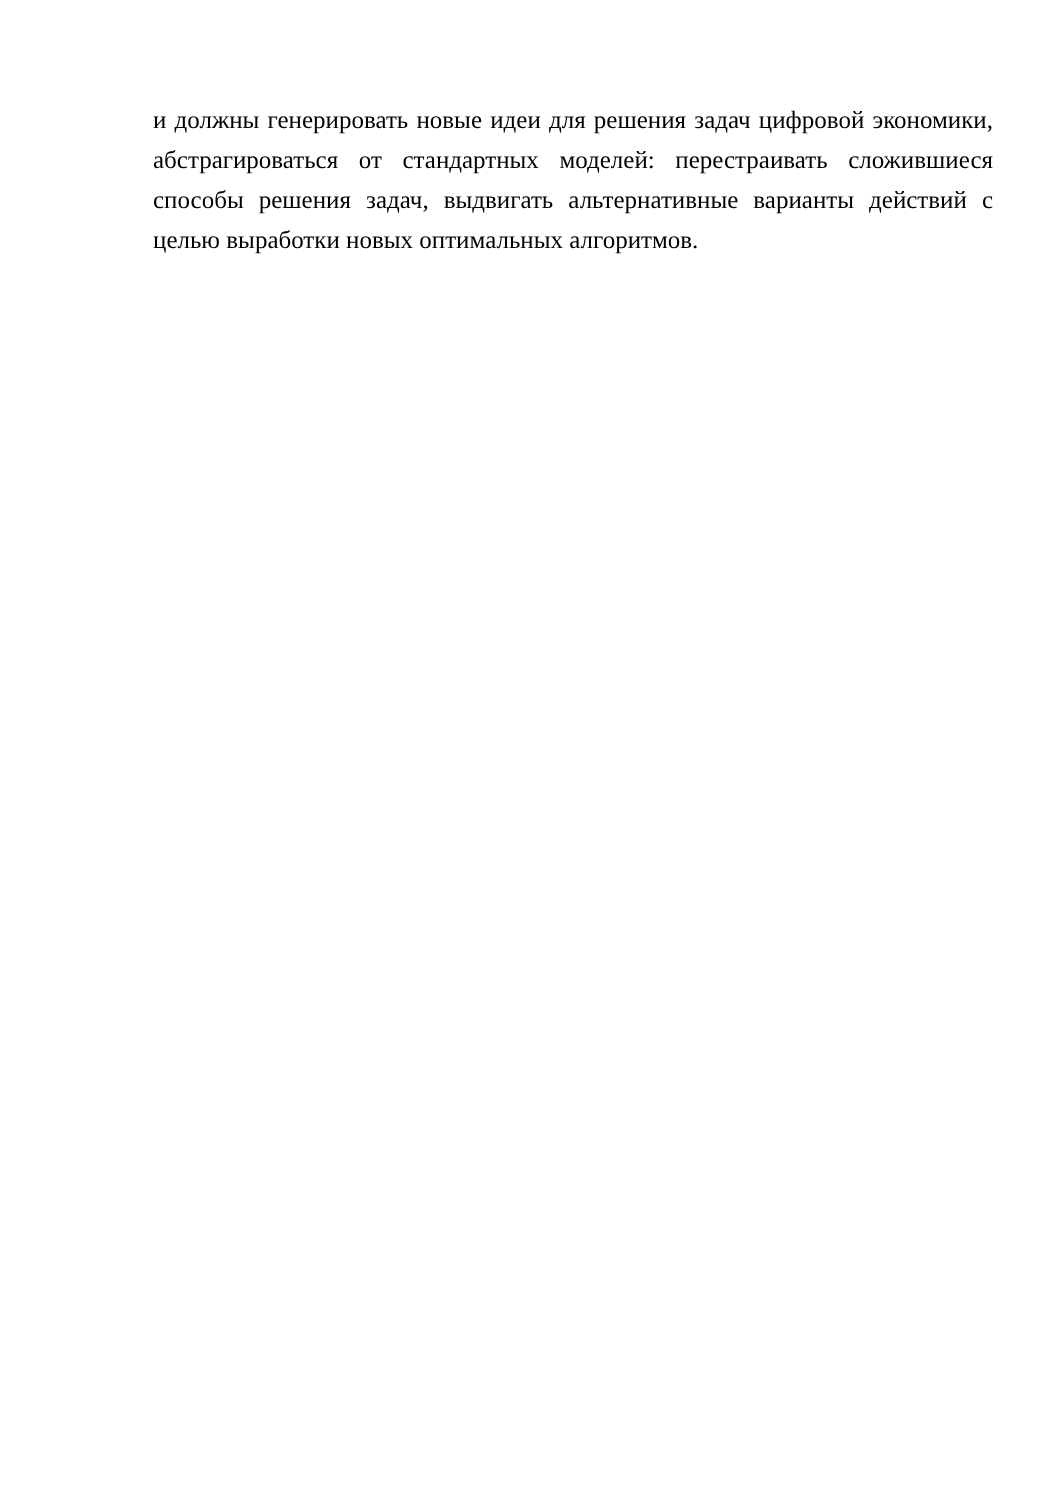и должны генерировать новые идеи для решения задач цифровой экономики, абстрагироваться от стандартных моделей: перестраивать сложившиеся способы решения задач, выдвигать альтернативные варианты действий с целью выработки новых оптимальных алгоритмов.